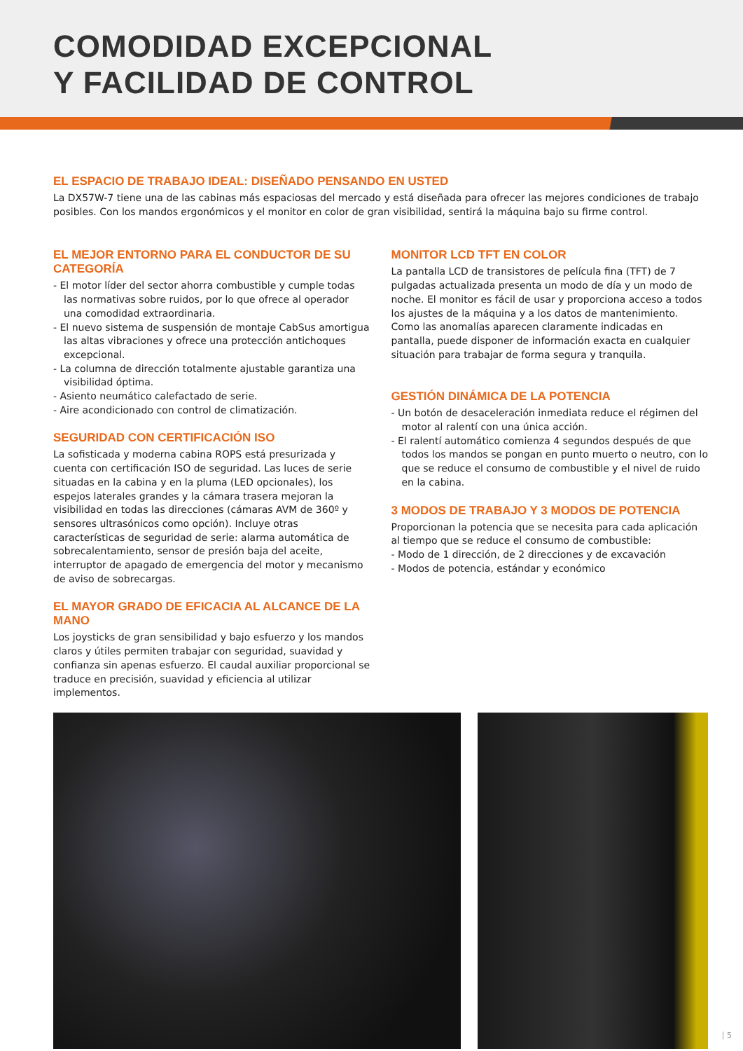COMODIDAD EXCEPCIONAL
Y FACILIDAD DE CONTROL
EL ESPACIO DE TRABAJO IDEAL: DISEÑADO PENSANDO EN USTED
La DX57W-7 tiene una de las cabinas más espaciosas del mercado y está diseñada para ofrecer las mejores condiciones de trabajo posibles. Con los mandos ergonómicos y el monitor en color de gran visibilidad, sentirá la máquina bajo su firme control.
EL MEJOR ENTORNO PARA EL CONDUCTOR DE SU CATEGORÍA
- El motor líder del sector ahorra combustible y cumple todas las normativas sobre ruidos, por lo que ofrece al operador una comodidad extraordinaria.
- El nuevo sistema de suspensión de montaje CabSus amortigua las altas vibraciones y ofrece una protección antichoques excepcional.
- La columna de dirección totalmente ajustable garantiza una visibilidad óptima.
- Asiento neumático calefactado de serie.
- Aire acondicionado con control de climatización.
SEGURIDAD CON CERTIFICACIÓN ISO
La sofisticada y moderna cabina ROPS está presurizada y cuenta con certificación ISO de seguridad. Las luces de serie situadas en la cabina y en la pluma (LED opcionales), los espejos laterales grandes y la cámara trasera mejoran la visibilidad en todas las direcciones (cámaras AVM de 360º y sensores ultrasónicos como opción). Incluye otras características de seguridad de serie: alarma automática de sobrecalentamiento, sensor de presión baja del aceite, interruptor de apagado de emergencia del motor y mecanismo de aviso de sobrecargas.
EL MAYOR GRADO DE EFICACIA AL ALCANCE DE LA MANO
Los joysticks de gran sensibilidad y bajo esfuerzo y los mandos claros y útiles permiten trabajar con seguridad, suavidad y confianza sin apenas esfuerzo. El caudal auxiliar proporcional se traduce en precisión, suavidad y eficiencia al utilizar implementos.
MONITOR LCD TFT EN COLOR
La pantalla LCD de transistores de película fina (TFT) de 7 pulgadas actualizada presenta un modo de día y un modo de noche. El monitor es fácil de usar y proporciona acceso a todos los ajustes de la máquina y a los datos de mantenimiento. Como las anomalías aparecen claramente indicadas en pantalla, puede disponer de información exacta en cualquier situación para trabajar de forma segura y tranquila.
GESTIÓN DINÁMICA DE LA POTENCIA
- Un botón de desaceleración inmediata reduce el régimen del motor al ralentí con una única acción.
- El ralentí automático comienza 4 segundos después de que todos los mandos se pongan en punto muerto o neutro, con lo que se reduce el consumo de combustible y el nivel de ruido en la cabina.
3 MODOS DE TRABAJO Y 3 MODOS DE POTENCIA
Proporcionan la potencia que se necesita para cada aplicación al tiempo que se reduce el consumo de combustible:
- Modo de 1 dirección, de 2 direcciones y de excavación
- Modos de potencia, estándar y económico
| 5